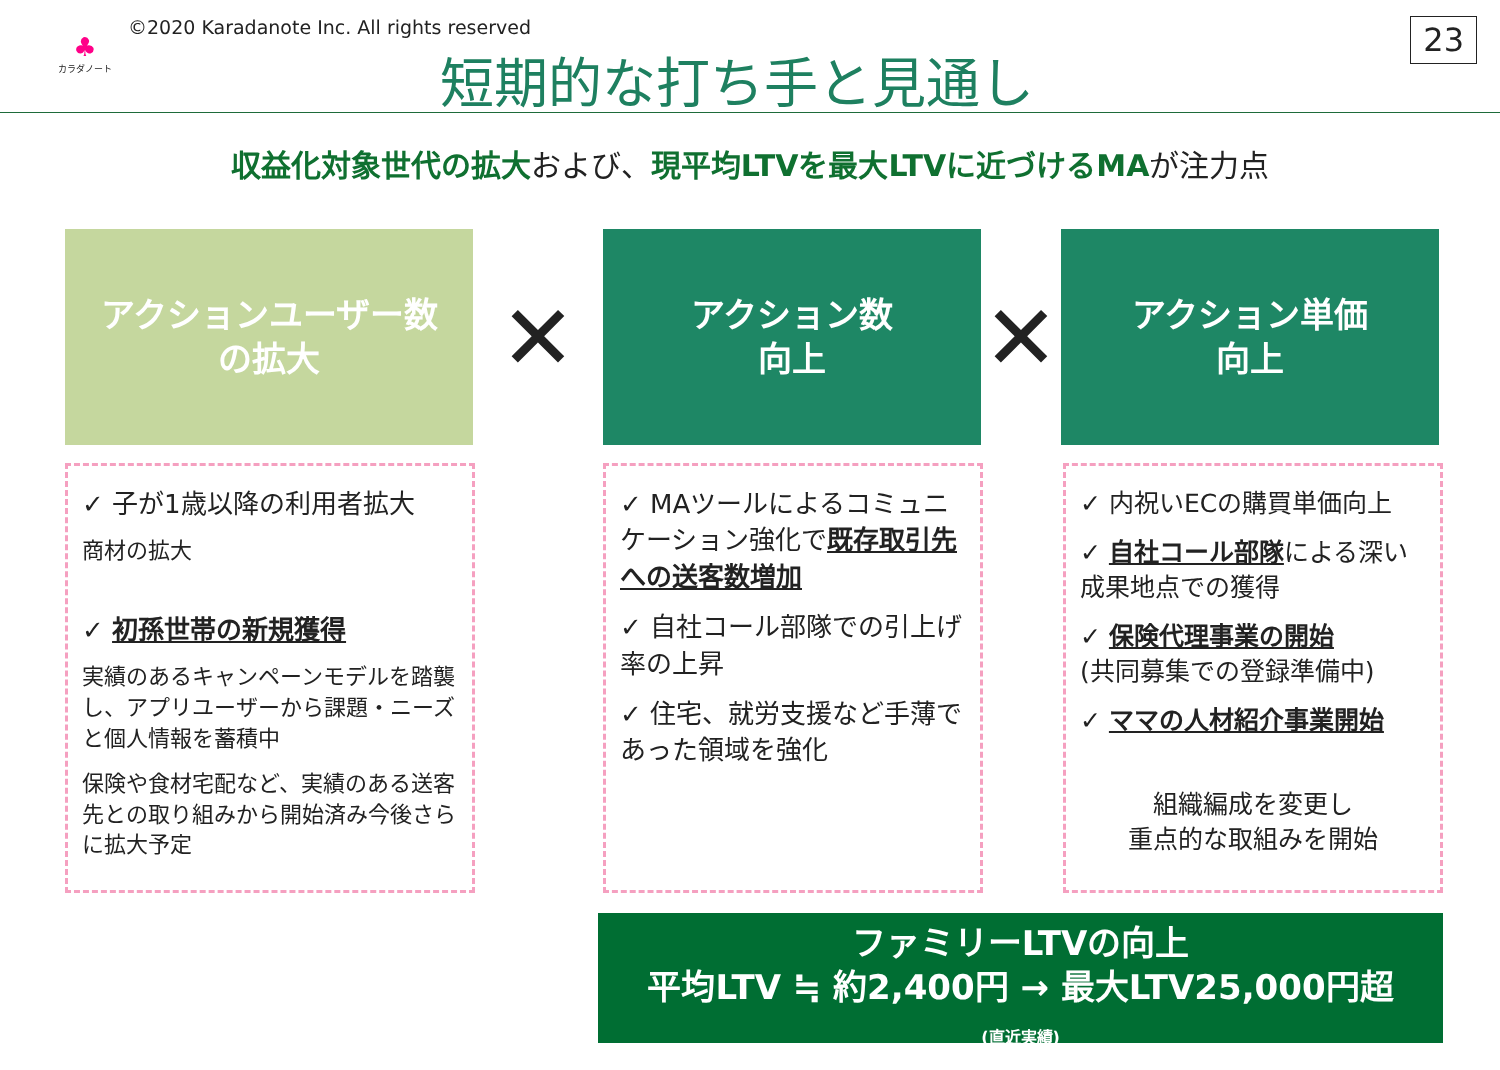♣
カラダノート
©2020 Karadanote Inc. All rights reserved
短期的な打ち手と見通し
23
収益化対象世代の拡大および、現平均LTVを最大LTVに近づけるMAが注力点
アクションユーザー数
の拡大
✕
アクション数
向上
✕
アクション単価
向上
✓ 子が1歳以降の利用者拡大
商材の拡大
✓ 初孫世帯の新規獲得
実績のあるキャンペーンモデルを踏襲し、アプリユーザーから課題・ニーズと個人情報を蓄積中
保険や食材宅配など、実績のある送客先との取り組みから開始済み今後さらに拡大予定
✓ MAツールによるコミュニケーション強化で既存取引先への送客数増加
✓ 自社コール部隊での引上げ率の上昇
✓ 住宅、就労支援など手薄であった領域を強化
✓ 内祝いECの購買単価向上
✓ 自社コール部隊による深い成果地点での獲得
✓ 保険代理事業の開始
(共同募集での登録準備中)
✓ ママの人材紹介事業開始
組織編成を変更し
重点的な取組みを開始
ファミリーLTVの向上
平均LTV ≒ 約2,400円 → 最大LTV25,000円超
(直近実績)